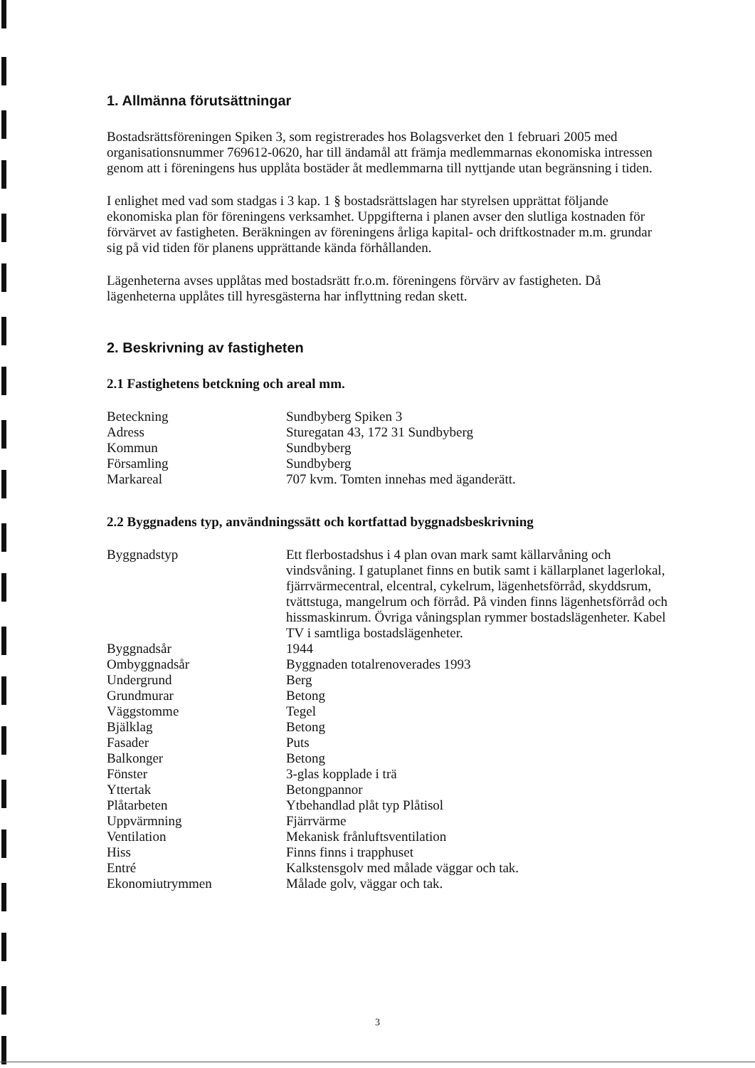1. Allmänna förutsättningar
Bostadsrättsföreningen Spiken 3, som registrerades hos Bolagsverket den 1 februari 2005 med organisationsnummer 769612-0620, har till ändamål att främja medlemmarnas ekonomiska intressen genom att i föreningens hus upplåta bostäder åt medlemmarna till nyttjande utan begränsning i tiden.
I enlighet med vad som stadgas i 3 kap. 1 § bostadsrättslagen har styrelsen upprättat följande ekonomiska plan för föreningens verksamhet. Uppgifterna i planen avser den slutliga kostnaden för förvärvet av fastigheten. Beräkningen av föreningens årliga kapital- och driftkostnader m.m. grundar sig på vid tiden för planens upprättande kända förhållanden.
Lägenheterna avses upplåtas med bostadsrätt fr.o.m. föreningens förvärv av fastigheten. Då lägenheterna upplåtes till hyresgästerna har inflyttning redan skett.
2. Beskrivning av fastigheten
2.1 Fastighetens betckning och areal mm.
| Beteckning | Sundbyberg Spiken 3 |
| Adress | Sturegatan 43, 172 31 Sundbyberg |
| Kommun | Sundbyberg |
| Församling | Sundbyberg |
| Markareal | 707 kvm. Tomten innehas med äganderätt. |
2.2 Byggnadens typ, användningssätt och kortfattad byggnadsbeskrivning
| Byggnadstyp | Ett flerbostadshus i 4 plan ovan mark samt källarvåning och vindsvåning. I gatuplanet finns en butik samt i källarplanet lagerlokal, fjärrvärmecentral, elcentral, cykelrum, lägenhetsförråd, skyddsrum, tvättstuga, mangelrum och förråd. På vinden finns lägenhetsförråd och hissmaskinrum. Övriga våningsplan rymmer bostadslägenheter. Kabel TV i samtliga bostadslägenheter. |
| Byggnadsår | 1944 |
| Ombyggnadsår | Byggnaden totalrenoverades 1993 |
| Undergrund | Berg |
| Grundmurar | Betong |
| Väggstomme | Tegel |
| Bjälklag | Betong |
| Fasader | Puts |
| Balkonger | Betong |
| Fönster | 3-glas kopplade i trä |
| Yttertak | Betongpannor |
| Plåtarbeten | Ytbehandlad plåt typ Plåtisol |
| Uppvärmning | Fjärrvärme |
| Ventilation | Mekanisk frånluftsventilation |
| Hiss | Finns finns i trapphuset |
| Entré | Kalkstensgolv med målade väggar och tak. |
| Ekonomiutrymmen | Målade golv, väggar och tak. |
3